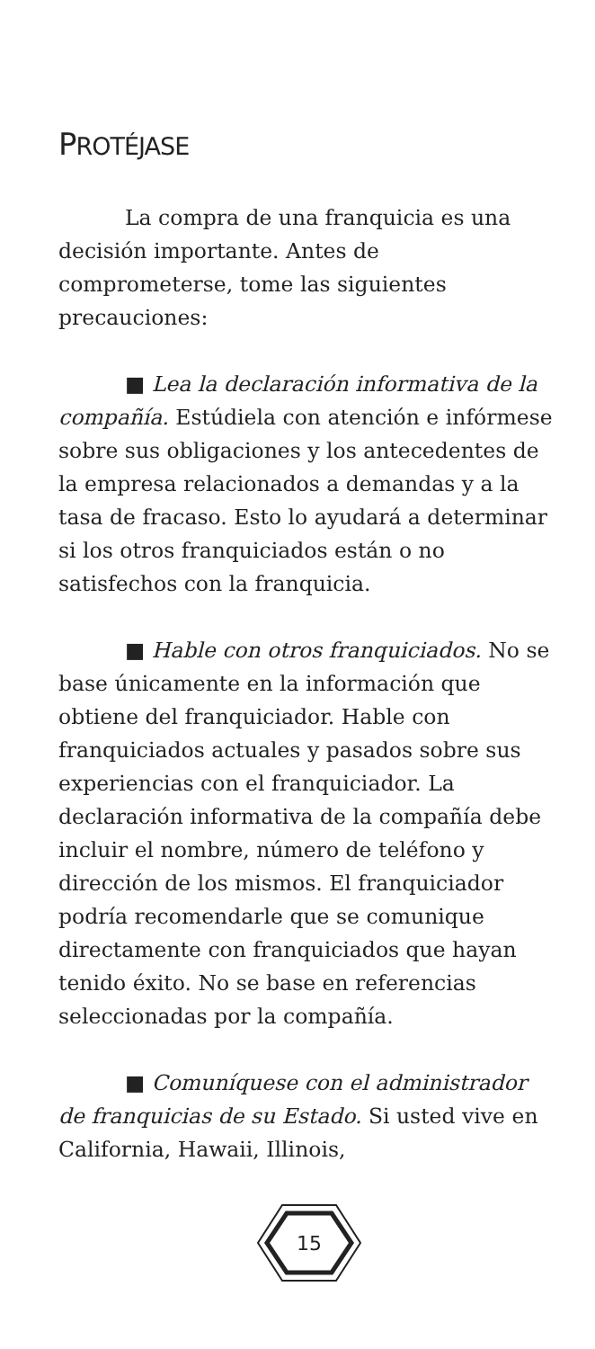PROTÉJASE
La compra de una franquicia es una decisión importante. Antes de comprometerse, tome las siguientes precauciones:
■ Lea la declaración informativa de la compañía. Estúdiela con atención e infórmese sobre sus obligaciones y los antecedentes de la empresa relacionados a demandas y a la tasa de fracaso. Esto lo ayudará a determinar si los otros franquiciados están o no satisfechos con la franquicia.
■ Hable con otros franquiciados. No se base únicamente en la información que obtiene del franquiciador. Hable con franquiciados actuales y pasados sobre sus experiencias con el franquiciador. La declaración informativa de la compañía debe incluir el nombre, número de teléfono y dirección de los mismos. El franquiciador podría recomendarle que se comunique directamente con franquiciados que hayan tenido éxito. No se base en referencias seleccionadas por la compañía.
■ Comuníquese con el administrador de franquicias de su Estado. Si usted vive en California, Hawaii, Illinois,
15